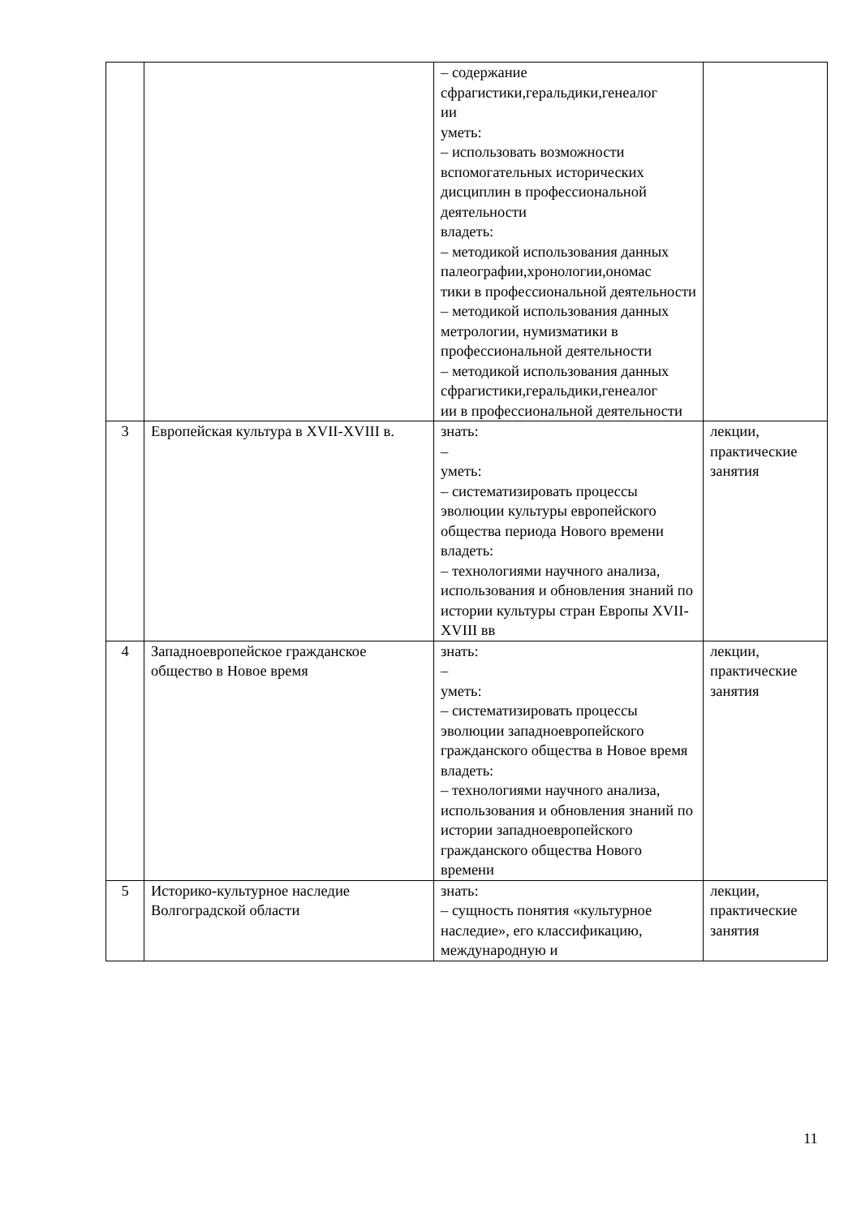| | | – содержание сфрагистики,геральдики,генеалог ии уметь: – использовать возможности вспомогательных исторических дисциплин в профессиональной деятельности владеть: – методикой использования данных палеографии,хронологии,ономас тики в профессиональной деятельности – методикой использования данных метрологии, нумизматики в профессиональной деятельности – методикой использования данных сфрагистики,геральдики,генеалог ии в профессиональной деятельности | |
| 3 | Европейская культура в XVII-XVIII в. | знать: – уметь: – систематизировать процессы эволюции культуры европейского общества периода Нового времени владеть: – технологиями научного анализа, использования и обновления знаний по истории культуры стран Европы XVII-XVIII вв | лекции, практические занятия |
| 4 | Западноевропейское гражданское общество в Новое время | знать: – уметь: – систематизировать процессы эволюции западноевропейского гражданского общества в Новое время владеть: – технологиями научного анализа, использования и обновления знаний по истории западноевропейского гражданского общества Нового времени | лекции, практические занятия |
| 5 | Историко-культурное наследие Волгоградской области | знать: – сущность понятия «культурное наследие», его классификацию, международную и | лекции, практические занятия |
11